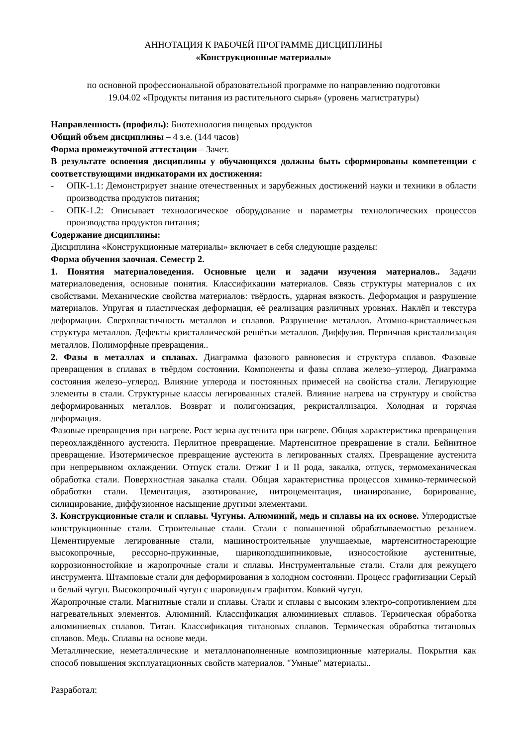АННОТАЦИЯ К РАБОЧЕЙ ПРОГРАММЕ ДИСЦИПЛИНЫ
«Конструкционные материалы»
по основной профессиональной образовательной программе по направлению подготовки
19.04.02 «Продукты питания из растительного сырья» (уровень магистратуры)
Направленность (профиль): Биотехнология пищевых продуктов
Общий объем дисциплины – 4 з.е. (144 часов)
Форма промежуточной аттестации – Зачет.
В результате освоения дисциплины у обучающихся должны быть сформированы компетенции с соответствующими индикаторами их достижения:
- ОПК-1.1: Демонстрирует знание отечественных и зарубежных достижений науки и техники в области производства продуктов питания;
- ОПК-1.2: Описывает технологическое оборудование и параметры технологических процессов производства продуктов питания;
Содержание дисциплины:
Дисциплина «Конструкционные материалы» включает в себя следующие разделы:
Форма обучения заочная. Семестр 2.
1. Понятия материаловедения. Основные цели и задачи изучения материалов.. Задачи материаловедения, основные понятия. Классификации материалов. Связь структуры материалов с их свойствами. Механические свойства материалов: твёрдость, ударная вязкость. Деформация и разрушение материалов. Упругая и пластическая деформация, её реализация различных уровнях. Наклёп и текстура деформации. Сверхпластичность металлов и сплавов. Разрушение металлов. Атомно-кристаллическая структура металлов. Дефекты кристаллической решётки металлов. Диффузия. Первичная кристаллизация металлов. Полиморфные превращения..
2. Фазы в металлах и сплавах. Диаграмма фазового равновесия и структура сплавов. Фазовые превращения в сплавах в твёрдом состоянии. Компоненты и фазы сплава железо–углерод. Диаграмма состояния железо–углерод. Влияние углерода и постоянных примесей на свойства стали. Легирующие элементы в стали. Структурные классы легированных сталей. Влияние нагрева на структуру и свойства деформированных металлов. Возврат и полигонизация, рекристаллизация. Холодная и горячая деформация.
Фазовые превращения при нагреве. Рост зерна аустенита при нагреве. Общая характеристика превращения переохлаждённого аустенита. Перлитное превращение. Мартенситное превращение в стали. Бейнитное превращение. Изотермическое превращение аустенита в легированных сталях. Превращение аустенита при непрерывном охлаждении. Отпуск стали. Отжиг I и II рода, закалка, отпуск, термомеханическая обработка стали. Поверхностная закалка стали. Общая характеристика процессов химико-термической обработки стали. Цементация, азотирование, нитроцементация, цианирование, борирование, силицирование, диффузионное насыщение другими элементами.
3. Конструкционные стали и сплавы. Чугуны. Алюминий, медь и сплавы на их основе. Углеродистые конструкционные стали. Строительные стали. Стали с повышенной обрабатываемостью резанием. Цементируемые легированные стали, машиностроительные улучшаемые, мартенситностареющие высокопрочные, рессорно-пружинные, шарикоподшипниковые, износостойкие аустенитные, коррозионностойкие и жаропрочные стали и сплавы. Инструментальные стали. Стали для режущего инструмента. Штамповые стали для деформирования в холодном состоянии. Процесс графитизации Серый и белый чугун. Высокопрочный чугун с шаровидным графитом. Ковкий чугун.
Жаропрочные стали. Магнитные стали и сплавы. Стали и сплавы с высоким электро-сопротивлением для нагревательных элементов. Алюминий. Классификация алюминиевых сплавов. Термическая обработка алюминиевых сплавов. Титан. Классификация титановых сплавов. Термическая обработка титановых сплавов. Медь. Сплавы на основе меди.
Металлические, неметаллические и металлонаполненные композиционные материалы. Покрытия как способ повышения эксплуатационных свойств материалов. "Умные" материалы..
Разработал: